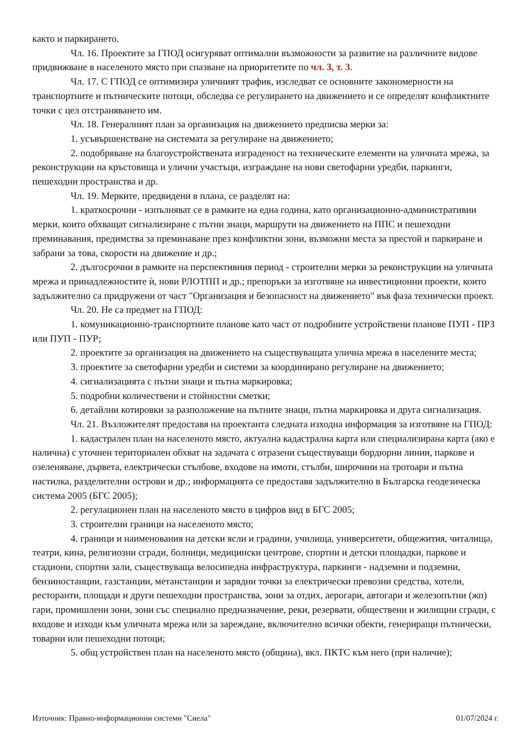както и паркирането.
Чл. 16. Проектите за ГПОД осигуряват оптимални възможности за развитие на различните видове придвижване в населеното място при спазване на приоритетите по чл. 3, т. 3.
Чл. 17. С ГПОД се оптимизира уличният трафик, изследват се основните закономерности на транспортните и пътническите потоци, обследва се регулирането на движението и се определят конфликтните точки с цел отстраняването им.
Чл. 18. Генералният план за организация на движението предписва мерки за:
1. усъвършенстване на системата за регулиране на движението;
2. подобряване на благоустройствената изграденост на техническите елементи на уличната мрежа, за реконструкции на кръстовища и улични участъци, изграждане на нови светофарни уредби, паркинги, пешеходни пространства и др.
Чл. 19. Мерките, предвидени в плана, се разделят на:
1. краткосрочни - изпълняват се в рамките на една година, като организационно-административни мерки, които обхващат сигнализиране с пътни знаци, маршрути на движението на ППС и пешеходни преминавания, предимства за преминаване през конфликтни зони, възможни места за престой и паркиране и забрани за това, скорости на движение и др.;
2. дългосрочни в рамките на перспективния период - строителни мерки за реконструкции на уличната мрежа и принадлежностите ѝ, нови РЛОТПП и др.; препоръки за изготвяне на инвестиционни проекти, които задължително са придружени от част "Организация и безопасност на движението" във фаза технически проект.
Чл. 20. Не са предмет на ГПОД:
1. комуникационно-транспортните планове като част от подробните устройствени планове ПУП - ПРЗ или ПУП - ПУР;
2. проектите за организация на движението на съществуващата улична мрежа в населените места;
3. проектите за светофарни уредби и системи за координирано регулиране на движението;
4. сигнализацията с пътни знаци и пътна маркировка;
5. подробни количествени и стойностни сметки;
6. детайлни котировки за разположение на пътните знаци, пътна маркировка и друга сигнализация.
Чл. 21. Възложителят предоставя на проектанта следната изходна информация за изготвяне на ГПОД:
1. кадастрален план на населеното място, актуална кадастрална карта или специализирана карта (ако е налична) с уточнен териториален обхват на задачата с отразени съществуващи бордюрни линии, паркове и озеленяване, дървета, електрически стълбове, входове на имоти, стълби, широчини на тротоари и пътна настилка, разделителни острови и др.; информацията се предоставя задължително в Българска геодезическа система 2005 (БГС 2005);
2. регулационен план на населеното място в цифров вид в БГС 2005;
3. строителни граници на населеното място;
4. граници и наименования на детски ясли и градини, училища, университети, общежития, читалища, театри, кина, религиозни сгради, болници, медицински центрове, спортни и детски площадки, паркове и стадиони, спортни зали, съществуваща велосипедна инфраструктура, паркинги - надземни и подземни, бензиностанции, газстанции, метанстанции и зарядни точки за електрически превозни средства, хотели, ресторанти, площади и други пешеходни пространства, зони за отдих, аерогари, автогари и железопътни (жп) гари, промишлени зони, зони със специално предназначение, реки, резервати, обществени и жилищни сгради, с входове и изходи към уличната мрежа или за зареждане, включително всички обекти, генериращи пътнически, товарни или пешеходни потоци;
5. общ устройствен план на населеното място (община), вкл. ПКТС към него (при наличие);
Източник: Правно-информационни системи "Сиела" 01/07/2024 г.